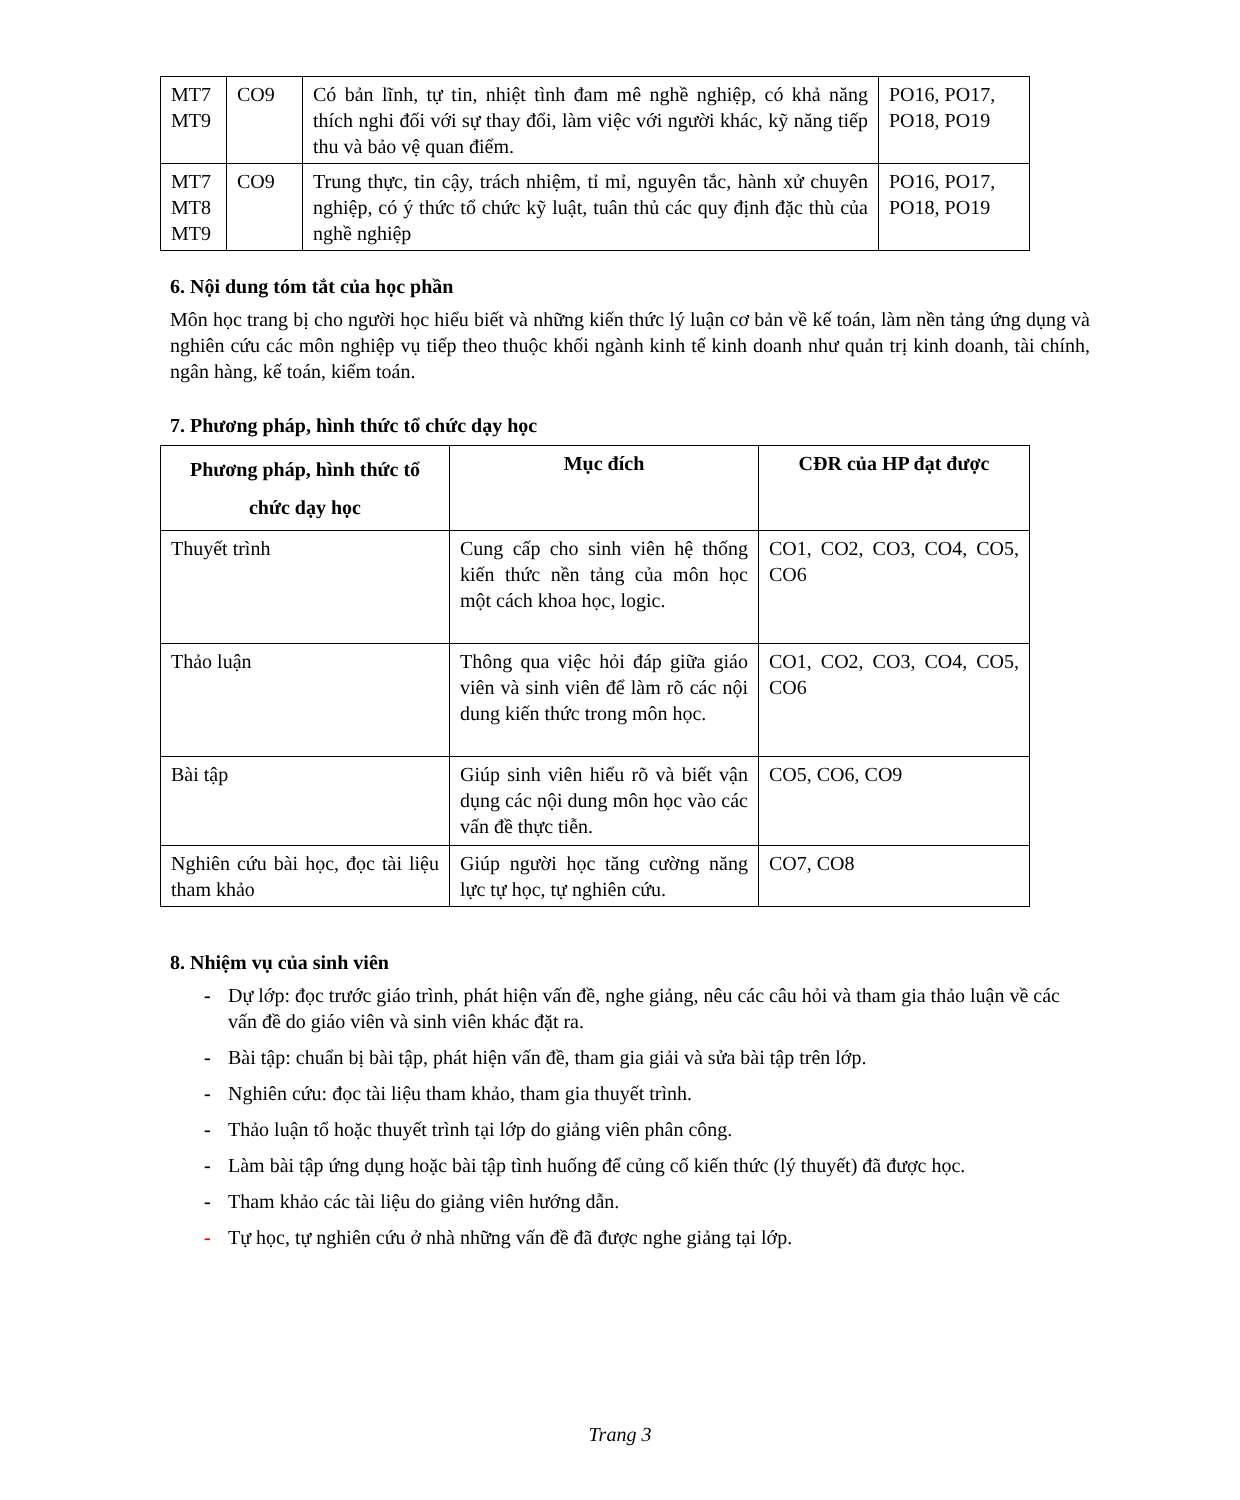| MT7 MT9 | CO9 | Có bản lĩnh, tự tin, nhiệt tình đam mê nghề nghiệp, có khả năng thích nghi đối với sự thay đổi, làm việc với người khác, kỹ năng tiếp thu và bảo vệ quan điểm. | PO16, PO17, PO18, PO19 |
| MT7 MT8 MT9 | CO9 | Trung thực, tin cậy, trách nhiệm, tỉ mỉ, nguyên tắc, hành xử chuyên nghiệp, có ý thức tổ chức kỹ luật, tuân thủ các quy định đặc thù của nghề nghiệp | PO16, PO17, PO18, PO19 |
6. Nội dung tóm tắt của học phần
Môn học trang bị cho người học hiểu biết và những kiến thức lý luận cơ bản về kế toán, làm nền tảng ứng dụng và nghiên cứu các môn nghiệp vụ tiếp theo thuộc khối ngành kinh tế kinh doanh như quản trị kinh doanh, tài chính, ngân hàng, kế toán, kiểm toán.
7. Phương pháp, hình thức tổ chức dạy học
| Phương pháp, hình thức tổ chức dạy học | Mục đích | CĐR của HP đạt được |
| --- | --- | --- |
| Thuyết trình | Cung cấp cho sinh viên hệ thống kiến thức nền tảng của môn học một cách khoa học, logic. | CO1, CO2, CO3, CO4, CO5, CO6 |
| Thảo luận | Thông qua việc hỏi đáp giữa giáo viên và sinh viên để làm rõ các nội dung kiến thức trong môn học. | CO1, CO2, CO3, CO4, CO5, CO6 |
| Bài tập | Giúp sinh viên hiểu rõ và biết vận dụng các nội dung môn học vào các vấn đề thực tiễn. | CO5, CO6, CO9 |
| Nghiên cứu bài học, đọc tài liệu tham khảo | Giúp người học tăng cường năng lực tự học, tự nghiên cứu. | CO7, CO8 |
8. Nhiệm vụ của sinh viên
- Dự lớp: đọc trước giáo trình, phát hiện vấn đề, nghe giảng, nêu các câu hỏi và tham gia thảo luận về các vấn đề do giáo viên và sinh viên khác đặt ra.
- Bài tập: chuẩn bị bài tập, phát hiện vấn đề, tham gia giải và sửa bài tập trên lớp.
- Nghiên cứu: đọc tài liệu tham khảo, tham gia thuyết trình.
- Thảo luận tổ hoặc thuyết trình tại lớp do giảng viên phân công.
- Làm bài tập ứng dụng hoặc bài tập tình huống để củng cố kiến thức (lý thuyết) đã được học.
- Tham khảo các tài liệu do giảng viên hướng dẫn.
- Tự học, tự nghiên cứu ở nhà những vấn đề đã được nghe giảng tại lớp.
Trang 3